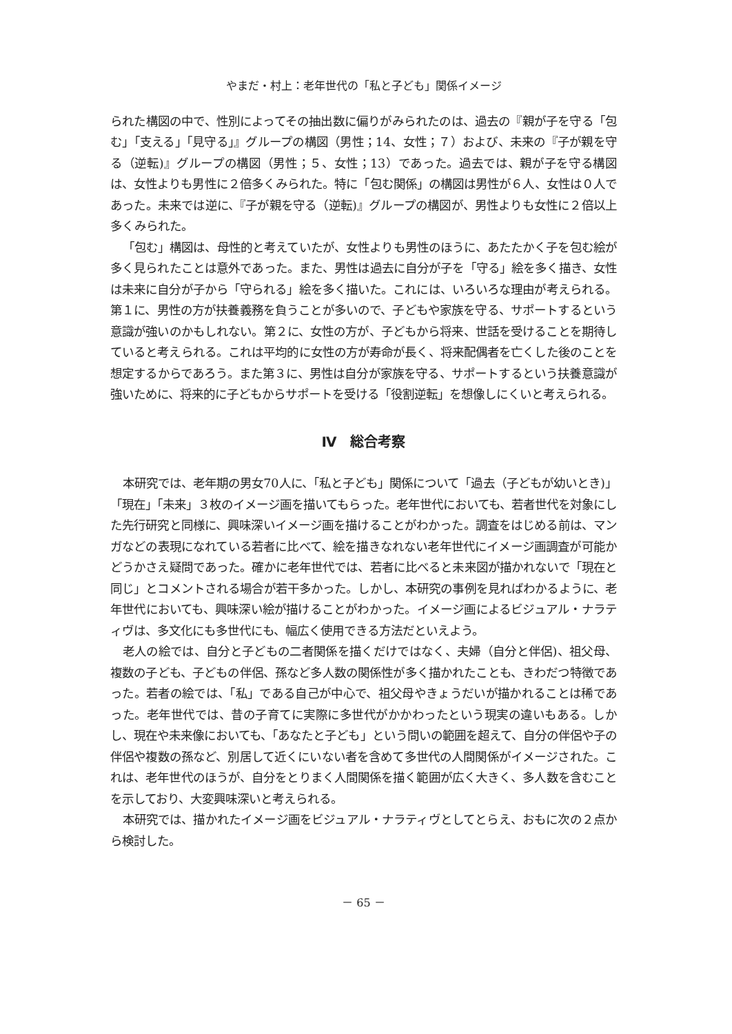やまだ・村上：老年世代の「私と子ども」関係イメージ
られた構図の中で、性別によってその抽出数に偏りがみられたのは、過去の『親が子を守る「包む」「支える」「見守る」』グループの構図（男性；14、女性；７）および、未来の『子が親を守る（逆転)』グループの構図（男性；５、女性；13）であった。過去では、親が子を守る構図は、女性よりも男性に２倍多くみられた。特に「包む関係」の構図は男性が６人、女性は０人であった。未来では逆に、『子が親を守る（逆転)』グループの構図が、男性よりも女性に２倍以上多くみられた。
「包む」構図は、母性的と考えていたが、女性よりも男性のほうに、あたたかく子を包む絵が多く見られたことは意外であった。また、男性は過去に自分が子を「守る」絵を多く描き、女性は未来に自分が子から「守られる」絵を多く描いた。これには、いろいろな理由が考えられる。第１に、男性の方が扶養義務を負うことが多いので、子どもや家族を守る、サポートするという意識が強いのかもしれない。第２に、女性の方が、子どもから将来、世話を受けることを期待していると考えられる。これは平均的に女性の方が寿命が長く、将来配偶者を亡くした後のことを想定するからであろう。また第３に、男性は自分が家族を守る、サポートするという扶養意識が強いために、将来的に子どもからサポートを受ける「役割逆転」を想像しにくいと考えられる。
Ⅳ　総合考察
本研究では、老年期の男女70人に、「私と子ども」関係について「過去（子どもが幼いとき)」「現在」「未来」３枚のイメージ画を描いてもらった。老年世代においても、若者世代を対象にした先行研究と同様に、興味深いイメージ画を描けることがわかった。調査をはじめる前は、マンガなどの表現になれている若者に比べて、絵を描きなれない老年世代にイメージ画調査が可能かどうかさえ疑問であった。確かに老年世代では、若者に比べると未来図が描かれないで「現在と同じ」とコメントされる場合が若干多かった。しかし、本研究の事例を見ればわかるように、老年世代においても、興味深い絵が描けることがわかった。イメージ画によるビジュアル・ナラティヴは、多文化にも多世代にも、幅広く使用できる方法だといえよう。
老人の絵では、自分と子どもの二者関係を描くだけではなく、夫婦（自分と伴侶)、祖父母、複数の子ども、子どもの伴侶、孫など多人数の関係性が多く描かれたことも、きわだつ特徴であった。若者の絵では、「私」である自己が中心で、祖父母やきょうだいが描かれることは稀であった。老年世代では、昔の子育てに実際に多世代がかかわったという現実の違いもある。しかし、現在や未来像においても、「あなたと子ども」という問いの範囲を超えて、自分の伴侶や子の伴侶や複数の孫など、別居して近くにいない者を含めて多世代の人間関係がイメージされた。これは、老年世代のほうが、自分をとりまく人間関係を描く範囲が広く大きく、多人数を含むことを示しており、大変興味深いと考えられる。
本研究では、描かれたイメージ画をビジュアル・ナラティヴとしてとらえ、おもに次の２点から検討した。
－ 65 －